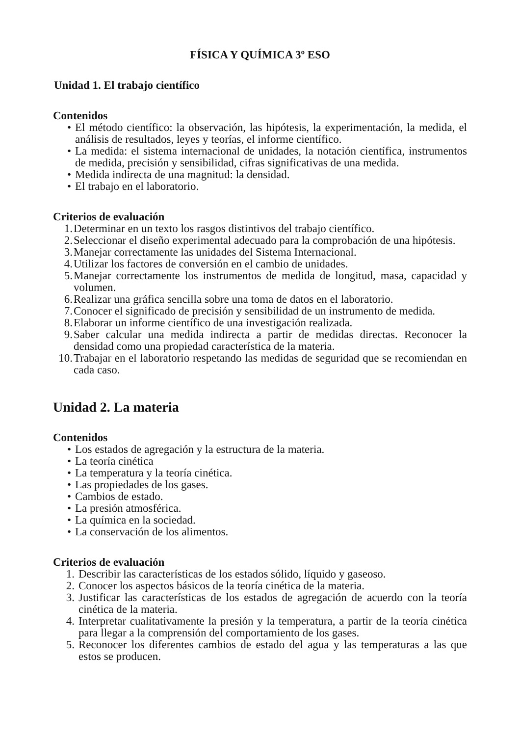FÍSICA Y QUÍMICA 3º ESO
Unidad 1. El trabajo científico
Contenidos
• El método científico: la observación, las hipótesis, la experimentación, la medida, el análisis de resultados, leyes y teorías, el informe científico.
• La medida: el sistema internacional de unidades, la notación científica, instrumentos de medida, precisión y sensibilidad, cifras significativas de una medida.
• Medida indirecta de una magnitud: la densidad.
• El trabajo en el laboratorio.
Criterios de evaluación
1. Determinar en un texto los rasgos distintivos del trabajo científico.
2. Seleccionar el diseño experimental adecuado para la comprobación de una hipótesis.
3. Manejar correctamente las unidades del Sistema Internacional.
4. Utilizar los factores de conversión en el cambio de unidades.
5. Manejar correctamente los instrumentos de medida de longitud, masa, capacidad y volumen.
6. Realizar una gráfica sencilla sobre una toma de datos en el laboratorio.
7. Conocer el significado de precisión y sensibilidad de un instrumento de medida.
8. Elaborar un informe científico de una investigación realizada.
9. Saber calcular una medida indirecta a partir de medidas directas. Reconocer la densidad como una propiedad característica de la materia.
10. Trabajar en el laboratorio respetando las medidas de seguridad que se recomiendan en cada caso.
Unidad 2. La materia
Contenidos
• Los estados de agregación y la estructura de la materia.
• La teoría cinética
• La temperatura y la teoría cinética.
• Las propiedades de los gases.
• Cambios de estado.
• La presión atmosférica.
• La química en la sociedad.
• La conservación de los alimentos.
Criterios de evaluación
1. Describir las características de los estados sólido, líquido y gaseoso.
2. Conocer los aspectos básicos de la teoría cinética de la materia.
3. Justificar las características de los estados de agregación de acuerdo con la teoría cinética de la materia.
4. Interpretar cualitativamente la presión y la temperatura, a partir de la teoría cinética para llegar a la comprensión del comportamiento de los gases.
5. Reconocer los diferentes cambios de estado del agua y las temperaturas a las que estos se producen.